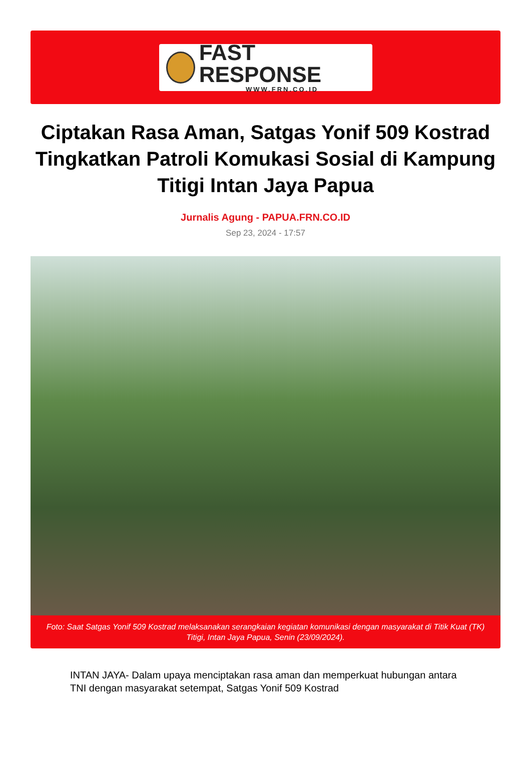FAST RESPONSE
WWW.FRN.CO.ID
Ciptakan Rasa Aman, Satgas Yonif 509 Kostrad Tingkatkan Patroli Komukasi Sosial di Kampung Titigi Intan Jaya Papua
Jurnalis Agung - PAPUA.FRN.CO.ID
Sep 23, 2024 - 17:57
Foto: Saat Satgas Yonif 509 Kostrad melaksanakan serangkaian kegiatan komunikasi dengan masyarakat di Titik Kuat (TK) Titigi, Intan Jaya Papua, Senin (23/09/2024).
INTAN JAYA- Dalam upaya menciptakan rasa aman dan memperkuat hubungan antara TNI dengan masyarakat setempat, Satgas Yonif 509 Kostrad